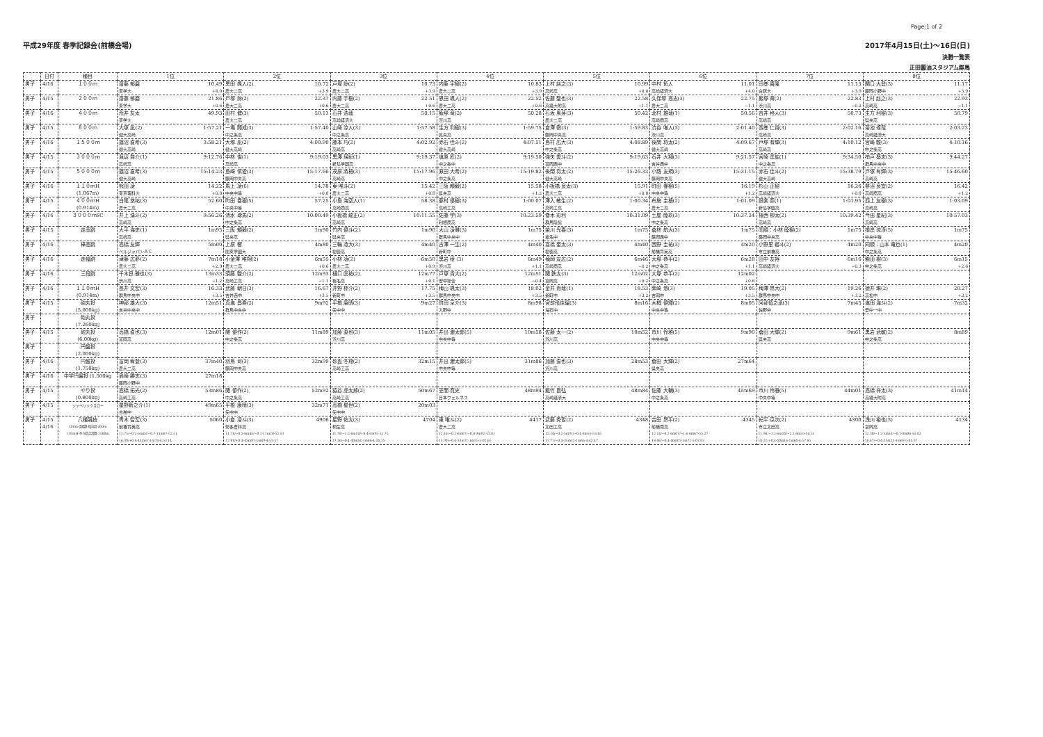Page:1 of 2
平成29年度 春季記録会(前橋会場) 2017年4月15日(土)～16日(日)
決勝一覧表
正田醤油スタジアム群馬
| | 日付 | 種目 | 1位 | 2位 | 3位 | 4位 | 5位 | 6位 | 7位 | 8位 |
| --- | --- | --- | --- | --- | --- | --- | --- | --- | --- | --- |
| 男子 | 4/16 | １００ｍ | 齋藤 郁磨 10.49 東学大 +4.0 | 恩田 颯人(2) 10.72 農大二高 +3.9 | 戸塚 諒(2) 10.73 農大二高 +3.9 | 内藤 宇樹(2) 10.83 農大二高 +3.9 | 上村 赳之(3) 10.99 高崎高 +4.0 | 中村 拓人 11.01 高崎経済大 +4.0 | 田巻 喜隆 11.13 白鴎大 +3.9 | 関口 大登(3) 11.17 藤岡小野中 +3.9 |
| 男子 | 4/15 | ２００ｍ | 齋藤 郁磨 21.86 東学大 +0.6 | 戸塚 諒(2) 22.37 農大二高 +0.6 | 内藤 宇樹(2) 22.51 農大二高 +0.6 | 恩田 颯人(2) 22.52 農大二高 +0.6 | 佐藤 聖也(3) 22.58 高経大附高 −1.1 | 久保塚 高志(3) 22.75 農大二高 −1.1 | 飯塚 育(2) 22.83 渋川高 −0.2 | 上村 赳之(3) 22.93 高崎高 −1.1 |
| 男子 | 4/16 | ４００ｍ | 荒井 友太 49.93 東学大 | 田村 健(3) 50.13 農大二高 | 石井 浩哉 50.15 高崎経済大 | 飯塚 育(2) 50.28 渋川高 | 石坂 風芽(3) 50.42 農大二高 | 北村 雄哉(1) 50.56 高崎商高 | 吉井 柊人(3) 50.73 高崎高 | 生方 利樹(3) 50.79 県央高 |
| 男子 | 4/15 | ８００ｍ | 大塚 凪(2) 1:57.21 健大高崎 | 一場 開成(3) 1:57.40 中之条高 | 山崎 涼人(3) 1:57.58 中之条高 | 生方 利樹(3) 1:59.75 県央高 | 倉澤 徹(3) 1:59.83 藤岡中央高 | 渋谷 唯人(3) 2:01.40 渋川高 | 西巻 仁貴(3) 2:02.16 高崎高 | 菊池 琢哉 2:03.23 高崎経済大 |
| 男子 | 4/16 | １５００ｍ | 蓮沼 直希(3) 3:58.21 健大高崎 | 大塚 凪(2) 4:00.90 健大高崎 | 藤本 巧(2) 4:02.92 高崎高 | 赤石 佳斗(2) 4:07.51 健大高崎 | 島村 広大(3) 4:08.89 中之条高 | 後閑 将太(2) 4:09.67 健大高崎 | 戸塚 有輝(3) 4:10.12 高崎高 | 宮崎 駿(3) 4:10.16 中之条高 |
| 男子 | 4/15 | ３０００ｍ | 渡辺 喬介(1) 9:12.76 高崎高 | 中林 俊(1) 9:19.03 高崎高 | 黒澤 瑛紀(1) 9:19.37 新島学園高 | 塩原 匠(2) 9:19.50 中之条中 | 強矢 愛斗(2) 9:19.63 富岡西中 | 石井 大翔(3) 9:21.57 吉井西中 | 宮崎 匡紘(1) 9:34.50 中之条高 | 柏戸 葵志(3) 9:44.27 群馬中央中 |
| 男子 | 4/15 | ５０００ｍ | 蓮沼 直希(3) 15:14.23 健大高崎 | 島崎 慎愛(3) 15:17.66 藤岡中央高 | 茂原 將梧(3) 15:17.96 高崎高 | 原田 大希(2) 15:19.82 中之条高 | 後閑 将太(2) 15:26.33 健大高崎 | 小路 友規(3) 15:31.15 藤岡中央高 | 赤石 佳斗(2) 15:38.79 健大高崎 | 戸塚 有輝(3) 15:46.60 高崎高 |
| 男子 | 4/16 | １１０ｍH (1.067m) | 熊田 凌 14.22 東京理科大 +0.8 | 馬上 凌(6) 14.78 中央中等 +0.8 | 東 唯斗(2) 15.42 農大二高 +0.8 | 三阪 頼毅(2) 15.58 県央高 +1.2 | 小板橋 良太(3) 15.91 農大二高 +0.8 | 町田 春樹(5) 16.19 中央中等 +1.2 | 杉山 正樹 16.26 高崎経済大 +0.8 | 蓼沼 良宜(2) 16.42 高崎商高 +1.2 |
| 男子 | 4/15 | ４００ｍH (0.914m) | 白尾 悠祐(3) 52.60 農大二高 | 町田 春樹(5) 57.25 中央中等 | 小島 海空人(1) 58.38 高崎商高 | 藤村 優樹(3) 1:00.07 高崎工高 | 澤入 敏生(2) 1:00.34 高崎工高 | 布施 圭梧(2) 1:01.09 農大二高 | 設楽 慶(1) 1:01.95 新島学園高 | 西上 友樹(3) 1:03.09 高崎高 |
| 男子 | 4/16 | ３０００ｍSC | 井上 湧斗(2) 9:56.26 高崎高 | 清水 琢馬(2) 10:00.49 中之条高 | 小板橋 龍正(2) 10:11.55 高崎高 | 佐藤 学(3) 10:23.59 利根商高 | 春木 彩利 10:31.09 群馬陸協 | 土屋 陸玖(3) 10:37.34 中之条高 | 植西 柳太(2) 10:39.42 高崎高 | 今田 星紀(3) 10:57.03 高崎高 |
| 男子 | 4/15 | 走高跳 | 大平 海史(1) 1m95 高崎高 | 三阪 頼毅(2) 1m90 県央高 | 竹内 優斗(2) 1m90 県央高 | 大山 凌雅(3) 1m75 群馬中央中 | 柴川 光喜(3) 1m75 榛名中 | 倉林 航大(3) 1m75 藤岡西中 | 同順：小林 睦樹(2) 1m75 藤岡中央高 | 根岸 琉冴(5) 1m75 中央中等 |
| 男子 | 4/16 | 棒高跳 | 高橋 友輝 5m00 ベルジャパンＡＣ | 上原 響 4m80 関東学園大 | 三輪 凌大(3) 4m40 樹徳高 | 古澤 一生(2) 4m40 新町中 | 髙橋 奎太(3) 4m40 樹徳高 | 西野 圭祐(3) 4m20 前橋育英高 | 小野里 馨斗(2) 4m20 市立前橋高 | 同順：山本 竜也(1) 4m20 中之条高 |
| 男子 | 4/16 | 走幅跳 | 津藤 広夢(2) 7m18 農大二高 +2.9 | 小金澤 唯翔(2) 6m55 農大二高 +0.6 | 小林 凌(2) 6m50 農大二高 +0.9 | 黒岩 穣 (3) 6m49 渋川高 +1.1 | 楠岡 友広(2) 6m46 高崎商高 −0.2 | 大塚 恭平(2) 6m28 中之条高 +1.1 | 田中 友裕 6m16 高崎経済大 −0.3 | 鶴田 樹(3) 6m15 中之条高 +2.6 |
| 男子 | 4/16 | 三段跳 | 千木良 雅也(3) 13m33 渋川高 −1.2 | 須藤 駿介(2) 12m93 高崎工高 −1.1 | 樋口 匡祐(2) 12m77 榛名高 +0.1 | 戸塚 貴大(2) 12m51 安中総合 −0.4 | 関 鉄太(3) 12m02 富岡高 +0.2 | 大塚 恭平(2) 12m02 中之条高 +0.6 | | |
| 男子 | 4/16 | １１０ｍH (0.914m) | 長井 文宏(3) 16.33 群馬中央中 +3.5 | 武藤 朝日(3) 16.67 吉井西中 +3.5 | 井野 椋介(2) 17.75 新町中 +3.5 | 梅山 颯太(3) 18.02 群馬中央中 +3.5 | 金井 貴哉(1) 18.53 新町中 +3.2 | 柴崎 悠(3) 19.05 吉岡中 +3.5 | 梅澤 昂大(2) 19.26 群馬中央中 +3.2 | 徳井 琳(2) 20.27 高松中 +3.2 |
| 男子 | 4/15 | 砲丸投 (5.000kg) | 神部 雄大(3) 12m51 吉井中央中 | 真塩 昌寿(2) 9m92 群馬中央中 | 平根 康晴(3) 9m27 矢中中 | 町田 京介(3) 8m98 入野中 | 宮前飛佳瑠(3) 8m16 鬼石中 | 木樽 優輝(2) 8m05 中央中等 | 阿部慎之丞(3) 7m45 佐野中 | 塩田 海斗(2) 7m32 安中一中 |
| 男子 | | 砲丸投 (7.260kg) | | | | | | | | |
| 男子 | 4/15 | 砲丸投 (6.00kg) | 高橋 直也(3) 12m01 富岡高 | 関 優作(2) 11m89 中之条高 | 加藤 直也(3) 11m05 渋川高 | 井出 灑太郎(5) 10m58 中央中等 | 佐藤 太一(2) 10m52 渋川高 | 市川 怜雅(5) 9m90 中央中等 | 倉田 大輝(2) 9m61 県央高 | 黒岩 武敏(2) 8m89 中之条高 |
| 男子 | | 円盤投 (2.000kg) | | | | | | | | |
| 男子 | 4/16 | 円盤投 (1.750kg) | 富岡 宥登(3) 37m40 農大二高 | 羽鳥 司(3) 32m99 藤岡中央高 | 砂盃 冬翔(2) 32m15 高崎工高 | 井出 灑太郎(5) 31m86 中央中等 | 加藤 直也(3) 28m53 渋川高 | 倉田 大輝(2) 27m64 県央高 | | |
| 男子 | 4/16 | 中学円盤投 (1.500kg | 島崎 勝志(3) 27m18 藤岡小野中 | | | | | | | |
| 男子 | 4/15 | やり投 (0.800kg) | 高橋 拓光(2) 53m86 高崎工高 | 関 優作(2) 52m92 中之条高 | 猿谷 虎太郎(2) 50m67 高崎工高 | 笠間 寛史 48m94 日本ウェルネス | 飯竹 昌弘 48m84 高崎経済大 | 佐藤 大輔(3) 45m69 中之条高 | 市川 怜雅(5) 44m01 中央中等 | 高橋 祥太(3) 41m14 高経大附高 |
| 男子 | 4/15 | ジャベリックスロー | 星野新之介(1) 49m65 古巻中 | 平根 康晴(3) 32m71 矢中中 | 高橋 星世(2) 20m03 矢中中 | | | | | |
| 男子 | 4/15 4/16 | 八種競技 100m-走幅跳-砲丸投-400m 110mH-やり投-走高跳-1500m | 青木 智宏(3) 5060 前橋育英高 11.75/−0.2-6m43/−0.7-11m87-52.51 16.30/+0.4-41m67-1m78-4:53.14 | 小倉 凌斗(3) 4906 勢多農林高 11.78/−0.2-6m45/−0.1-11m28-52.53 17.00/+0.4-43m97-1m69-4:53.17 | 星野 佑太(3) 4704 桐生高 11.78/−1.2-6m10/+0.4-8m95-52.75 17.16/−0.4-40m54-1m66-4:34.35 | 東 唯斗(2) 4417 農大二高 12.16/−0.2-6m07/−0.8-9m92-53.81 15.90/−0.4-33m71-1m55-5:02.65 | 武藤 秀哲(2) 4348 太田工高 12.14/−0.2-5m91/−0.4-8m55-53.45 17.77/−0.4-35m12-1m66-4:42.47 | 吉田 昂平(2) 4345 前橋南高 12.14/−0.2-6m07/−1.6-8m67-55.27 18.06/+0.4-46m07-1m72-5:07.65 | 紀平 京次(2) 4300 市立太田高 11.96/−1.2-6m24/−2.2-8m55-54.51 18.21/+0.4-40m16-1m60-4:57.85 | 浅川 裕也(3) 4134 富岡高 12.30/−1.2-5m63/−0.1-8m06-55.82 16.47/−0.4-33m21-1m69-5:04.37 |